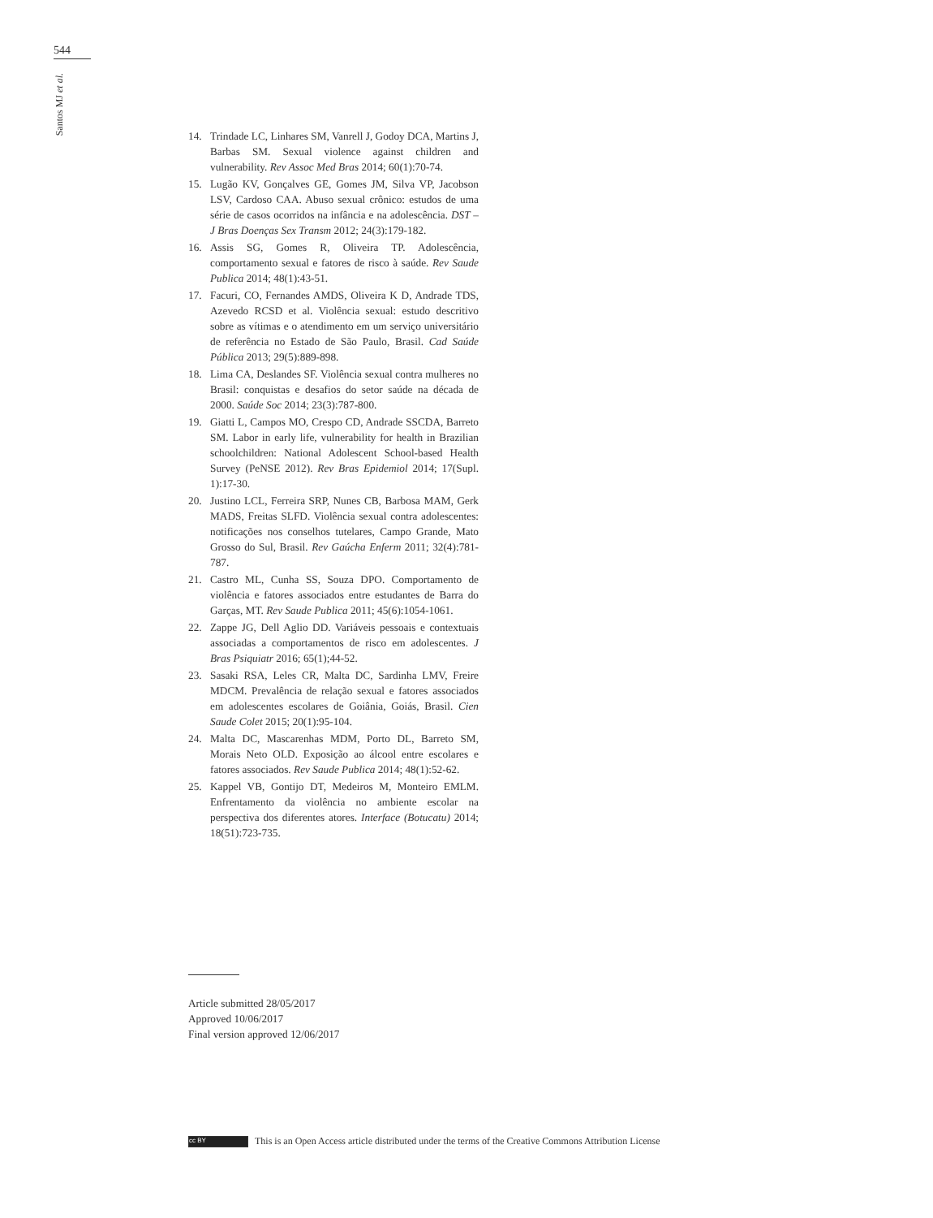544
Santos MJ et al.
14. Trindade LC, Linhares SM, Vanrell J, Godoy DCA, Martins J, Barbas SM. Sexual violence against children and vulnerability. Rev Assoc Med Bras 2014; 60(1):70-74.
15. Lugão KV, Gonçalves GE, Gomes JM, Silva VP, Jacobson LSV, Cardoso CAA. Abuso sexual crônico: estudos de uma série de casos ocorridos na infância e na adolescência. DST – J Bras Doenças Sex Transm 2012; 24(3):179-182.
16. Assis SG, Gomes R, Oliveira TP. Adolescência, comportamento sexual e fatores de risco à saúde. Rev Saude Publica 2014; 48(1):43-51.
17. Facuri, CO, Fernandes AMDS, Oliveira K D, Andrade TDS, Azevedo RCSD et al. Violência sexual: estudo descritivo sobre as vítimas e o atendimento em um serviço universitário de referência no Estado de São Paulo, Brasil. Cad Saúde Pública 2013; 29(5):889-898.
18. Lima CA, Deslandes SF. Violência sexual contra mulheres no Brasil: conquistas e desafios do setor saúde na década de 2000. Saúde Soc 2014; 23(3):787-800.
19. Giatti L, Campos MO, Crespo CD, Andrade SSCDA, Barreto SM. Labor in early life, vulnerability for health in Brazilian schoolchildren: National Adolescent School-based Health Survey (PeNSE 2012). Rev Bras Epidemiol 2014; 17(Supl. 1):17-30.
20. Justino LCL, Ferreira SRP, Nunes CB, Barbosa MAM, Gerk MADS, Freitas SLFD. Violência sexual contra adolescentes: notificações nos conselhos tutelares, Campo Grande, Mato Grosso do Sul, Brasil. Rev Gaúcha Enferm 2011; 32(4):781-787.
21. Castro ML, Cunha SS, Souza DPO. Comportamento de violência e fatores associados entre estudantes de Barra do Garças, MT. Rev Saude Publica 2011; 45(6):1054-1061.
22. Zappe JG, Dell Aglio DD. Variáveis pessoais e contextuais associadas a comportamentos de risco em adolescentes. J Bras Psiquiatr 2016; 65(1);44-52.
23. Sasaki RSA, Leles CR, Malta DC, Sardinha LMV, Freire MDCM. Prevalência de relação sexual e fatores associados em adolescentes escolares de Goiânia, Goiás, Brasil. Cien Saude Colet 2015; 20(1):95-104.
24. Malta DC, Mascarenhas MDM, Porto DL, Barreto SM, Morais Neto OLD. Exposição ao álcool entre escolares e fatores associados. Rev Saude Publica 2014; 48(1):52-62.
25. Kappel VB, Gontijo DT, Medeiros M, Monteiro EMLM. Enfrentamento da violência no ambiente escolar na perspectiva dos diferentes atores. Interface (Botucatu) 2014; 18(51):723-735.
Article submitted 28/05/2017
Approved 10/06/2017
Final version approved 12/06/2017
cc BY This is an Open Access article distributed under the terms of the Creative Commons Attribution License